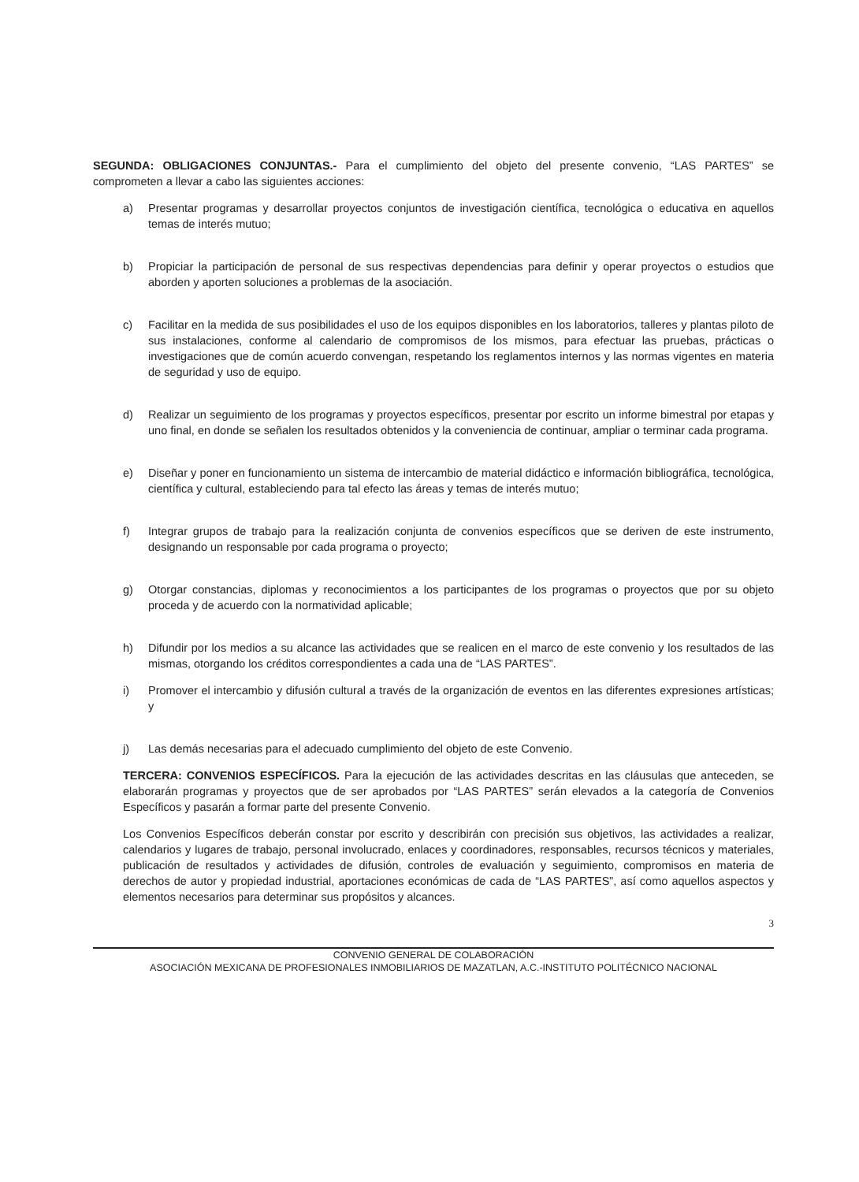SEGUNDA: OBLIGACIONES CONJUNTAS.- Para el cumplimiento del objeto del presente convenio, “LAS PARTES” se comprometen a llevar a cabo las siguientes acciones:
a) Presentar programas y desarrollar proyectos conjuntos de investigación científica, tecnológica o educativa en aquellos temas de interés mutuo;
b) Propiciar la participación de personal de sus respectivas dependencias para definir y operar proyectos o estudios que aborden y aporten soluciones a problemas de la asociación.
c) Facilitar en la medida de sus posibilidades el uso de los equipos disponibles en los laboratorios, talleres y plantas piloto de sus instalaciones, conforme al calendario de compromisos de los mismos, para efectuar las pruebas, prácticas o investigaciones que de común acuerdo convengan, respetando los reglamentos internos y las normas vigentes en materia de seguridad y uso de equipo.
d) Realizar un seguimiento de los programas y proyectos específicos, presentar por escrito un informe bimestral por etapas y uno final, en donde se señalen los resultados obtenidos y la conveniencia de continuar, ampliar o terminar cada programa.
e) Diseñar y poner en funcionamiento un sistema de intercambio de material didáctico e información bibliográfica, tecnológica, científica y cultural, estableciendo para tal efecto las áreas y temas de interés mutuo;
f) Integrar grupos de trabajo para la realización conjunta de convenios específicos que se deriven de este instrumento, designando un responsable por cada programa o proyecto;
g) Otorgar constancias, diplomas y reconocimientos a los participantes de los programas o proyectos que por su objeto proceda y de acuerdo con la normatividad aplicable;
h) Difundir por los medios a su alcance las actividades que se realicen en el marco de este convenio y los resultados de las mismas, otorgando los créditos correspondientes a cada una de “LAS PARTES”.
i) Promover el intercambio y difusión cultural a través de la organización de eventos en las diferentes expresiones artísticas; y
j) Las demás necesarias para el adecuado cumplimiento del objeto de este Convenio.
TERCERA: CONVENIOS ESPECÍFICOS. Para la ejecución de las actividades descritas en las cláusulas que anteceden, se elaborarán programas y proyectos que de ser aprobados por “LAS PARTES” serán elevados a la categoría de Convenios Específicos y pasarán a formar parte del presente Convenio.
Los Convenios Específicos deberán constar por escrito y describirán con precisión sus objetivos, las actividades a realizar, calendarios y lugares de trabajo, personal involucrado, enlaces y coordinadores, responsables, recursos técnicos y materiales, publicación de resultados y actividades de difusión, controles de evaluación y seguimiento, compromisos en materia de derechos de autor y propiedad industrial, aportaciones económicas de cada de “LAS PARTES”, así como aquellos aspectos y elementos necesarios para determinar sus propósitos y alcances.
3
CONVENIO GENERAL DE COLABORACIÓN
ASOCIACIÓN MEXICANA DE PROFESIONALES INMOBILIARIOS DE MAZATLAN, A.C.-INSTITUTO POLITÉCNICO NACIONAL